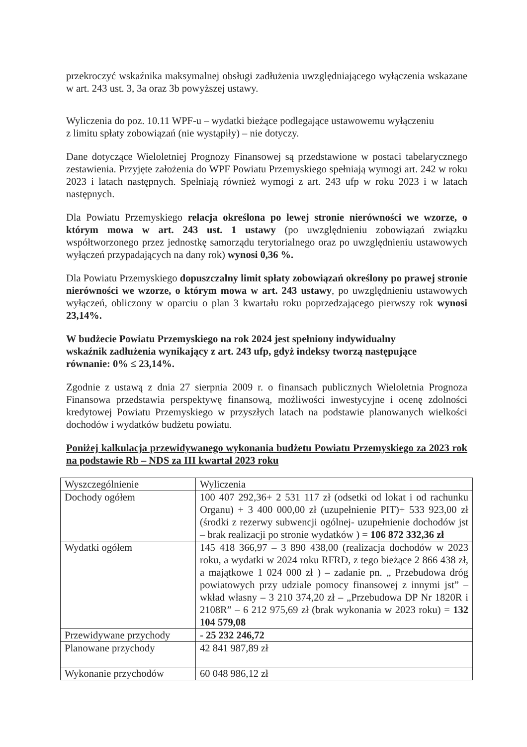przekroczyć wskaźnika maksymalnej obsługi zadłużenia uwzględniającego wyłączenia wskazane w art. 243 ust. 3, 3a oraz 3b powyższej ustawy.
Wyliczenia do poz. 10.11 WPF-u – wydatki bieżące podlegające ustawowemu wyłączeniu
z limitu spłaty zobowiązań (nie wystąpiły) – nie dotyczy.
Dane dotyczące Wieloletniej Prognozy Finansowej są przedstawione w postaci tabelarycznego zestawienia. Przyjęte założenia do WPF Powiatu Przemyskiego spełniają wymogi art. 242 w roku 2023 i latach następnych. Spełniają również wymogi z art. 243 ufp w roku 2023 i w latach następnych.
Dla Powiatu Przemyskiego relacja określona po lewej stronie nierówności we wzorze, o którym mowa w art. 243 ust. 1 ustawy (po uwzględnieniu zobowiązań związku współtworzonego przez jednostkę samorządu terytorialnego oraz po uwzględnieniu ustawowych wyłączeń przypadających na dany rok) wynosi 0,36 %.
Dla Powiatu Przemyskiego dopuszczalny limit spłaty zobowiązań określony po prawej stronie nierówności we wzorze, o którym mowa w art. 243 ustawy, po uwzględnieniu ustawowych wyłączeń, obliczony w oparciu o plan 3 kwartału roku poprzedzającego pierwszy rok wynosi 23,14%.
W budżecie Powiatu Przemyskiego na rok 2024 jest spełniony indywidualny
wskaźnik zadłużenia wynikający z art. 243 ufp, gdyż indeksy tworzą następujące
równanie: 0% ≤ 23,14%.
Zgodnie z ustawą z dnia 27 sierpnia 2009 r. o finansach publicznych Wieloletnia Prognoza Finansowa przedstawia perspektywę finansową, możliwości inwestycyjne i ocenę zdolności kredytowej Powiatu Przemyskiego w przyszłych latach na podstawie planowanych wielkości dochodów i wydatków budżetu powiatu.
Poniżej kalkulacja przewidywanego wykonania budżetu Powiatu Przemyskiego za 2023 rok na podstawie Rb – NDS za III kwartał 2023 roku
| Wyszczególnienie | Wyliczenia |
| Dochody ogółem | 100 407 292,36+ 2 531 117 zł (odsetki od lokat i od rachunku Organu) + 3 400 000,00 zł (uzupełnienie PIT)+ 533 923,00 zł (środki z rezerwy subwencji ogólnej- uzupełnienie dochodów jst – brak realizacji po stronie wydatków ) = 106 872 332,36 zł |
| Wydatki ogółem | 145 418 366,97 – 3 890 438,00 (realizacja dochodów w 2023 roku, a wydatki w 2024 roku RFRD, z tego bieżące 2 866 438 zł, a majątkowe 1 024 000 zł ) – zadanie pn. „ Przebudowa dróg powiatowych przy udziale pomocy finansowej z innymi jst” – wkład własny – 3 210 374,20 zł – „Przebudowa DP Nr 1820R i 2108R” – 6 212 975,69 zł (brak wykonania w 2023 roku) = 132 104 579,08 |
| Przewidywane przychody | - 25 232 246,72 |
| Planowane przychody | 42 841 987,89 zł |
| Wykonanie przychodów | 60 048 986,12 zł |